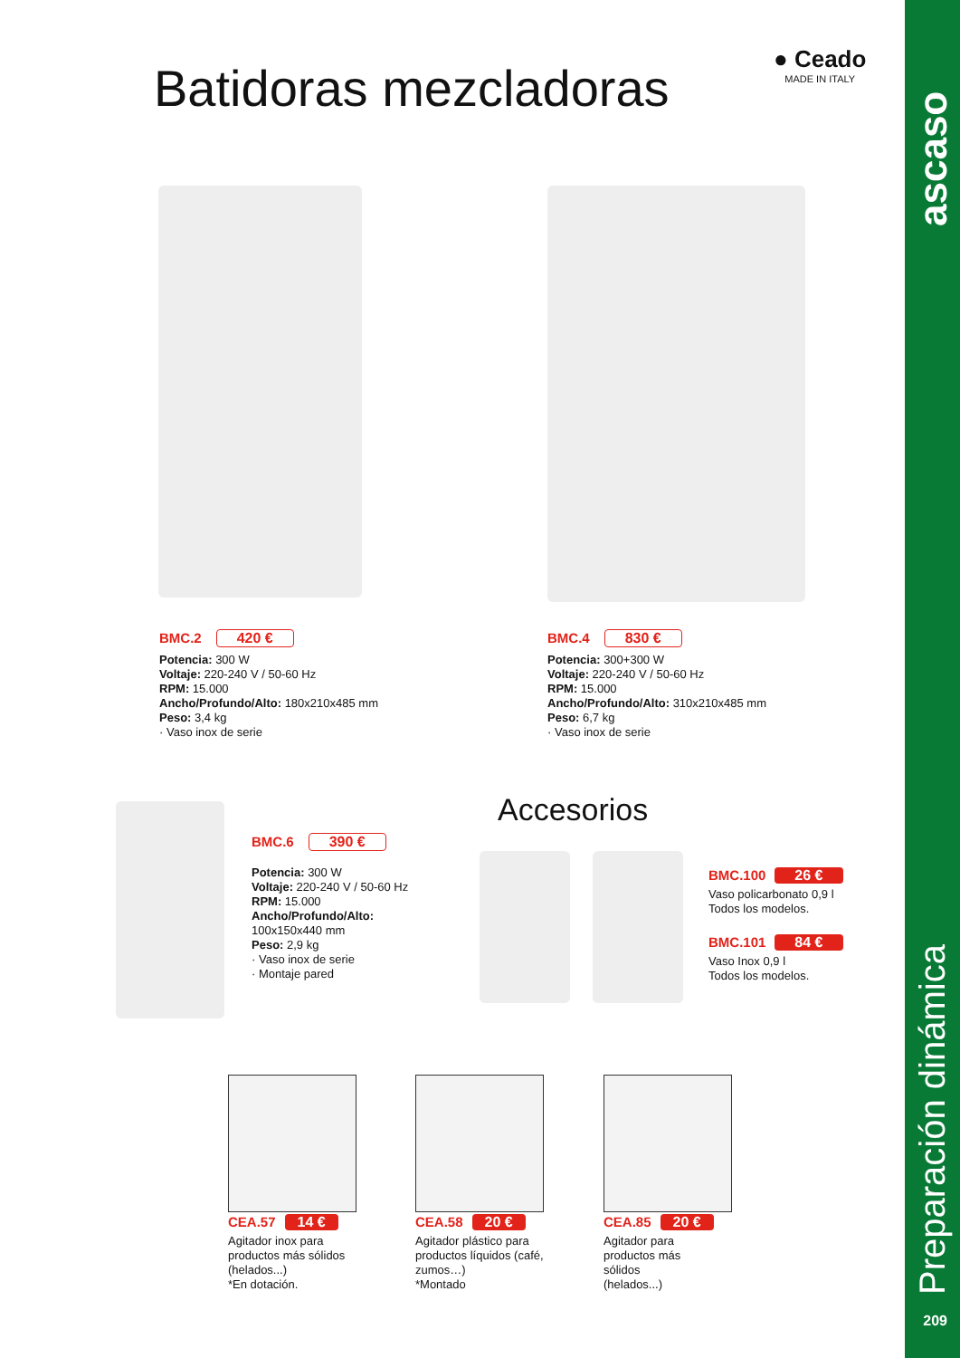ascaso
Preparación dinámica
209
Batidoras mezcladoras
● Ceado
MADE IN ITALY
BMC.2 420 €
Potencia: 300 W
Voltaje: 220-240 V / 50-60 Hz
RPM: 15.000
Ancho/Profundo/Alto: 180x210x485 mm
Peso: 3,4 kg
· Vaso inox de serie
BMC.4 830 €
Potencia: 300+300 W
Voltaje: 220-240 V / 50-60 Hz
RPM: 15.000
Ancho/Profundo/Alto: 310x210x485 mm
Peso: 6,7 kg
· Vaso inox de serie
BMC.6 390 €
Potencia: 300 W
Voltaje: 220-240 V / 50-60 Hz
RPM: 15.000
Ancho/Profundo/Alto:
100x150x440 mm
Peso: 2,9 kg
· Vaso inox de serie
· Montaje pared
Accesorios
BMC.100 26 €
Vaso policarbonato 0,9 l
Todos los modelos.
BMC.101 84 €
Vaso Inox 0,9 l
Todos los modelos.
CEA.57 14 €
Agitador inox para productos más sólidos (helados...)
*En dotación.
CEA.58 20 €
Agitador plástico para productos líquidos (café, zumos…)
*Montado
CEA.85 20 €
Agitador para
productos más
sólidos
(helados...)